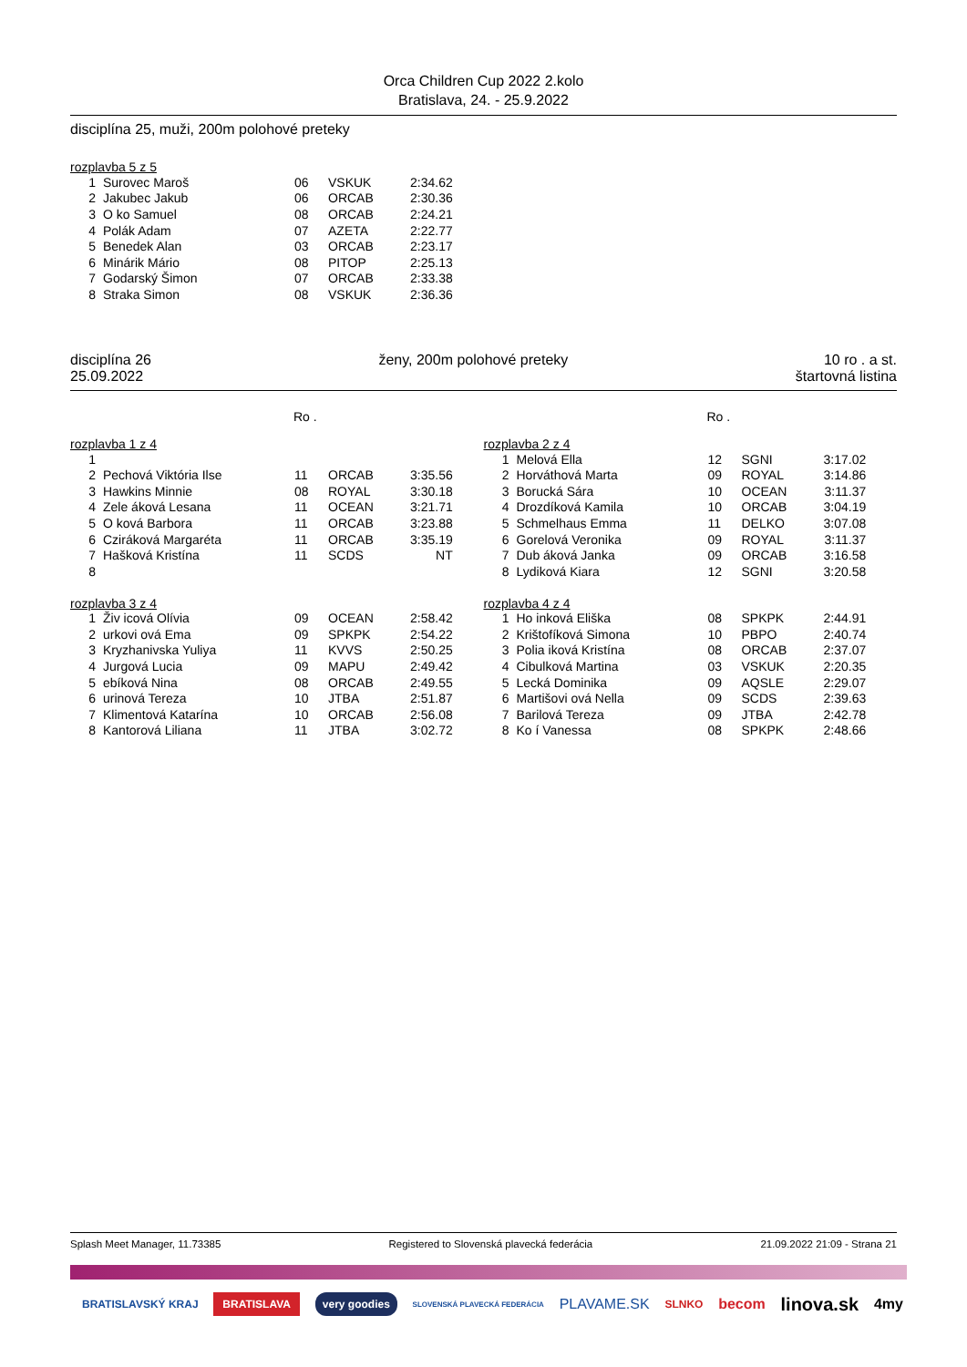Orca Children Cup 2022 2.kolo
Bratislava, 24. - 25.9.2022
disciplína 25, muži, 200m polohové preteky
rozplavba 5 z 5
| 1 | Surovec Maroš | 06 | VSKUK | 2:34.62 |
| 2 | Jakubec Jakub | 06 | ORCAB | 2:30.36 |
| 3 | O ko Samuel | 08 | ORCAB | 2:24.21 |
| 4 | Polák Adam | 07 | AZETA | 2:22.77 |
| 5 | Benedek Alan | 03 | ORCAB | 2:23.17 |
| 6 | Minárik Mário | 08 | PITOP | 2:25.13 |
| 7 | Godarský Šimon | 07 | ORCAB | 2:33.38 |
| 8 | Straka Simon | 08 | VSKUK | 2:36.36 |
disciplína 26
25.09.2022
ženy, 200m polohové preteky 10 ro . a st.
štartovná listina
Ro . Ro .
rozplavba 1 z 4
| 1 | | | | |
| 2 | Pechová Viktória Ilse | 11 | ORCAB | 3:35.56 |
| 3 | Hawkins Minnie | 08 | ROYAL | 3:30.18 |
| 4 | Zele áková Lesana | 11 | OCEAN | 3:21.71 |
| 5 | O ková Barbora | 11 | ORCAB | 3:23.88 |
| 6 | Cziráková Margaréta | 11 | ORCAB | 3:35.19 |
| 7 | Hašková Kristína | 11 | SCDS | NT |
| 8 | | | | |
rozplavba 2 z 4
| 1 | Melová Ella | 12 | SGNI | 3:17.02 |
| 2 | Horváthová Marta | 09 | ROYAL | 3:14.86 |
| 3 | Borucká Sára | 10 | OCEAN | 3:11.37 |
| 4 | Drozdíková Kamila | 10 | ORCAB | 3:04.19 |
| 5 | Schmelhaus Emma | 11 | DELKO | 3:07.08 |
| 6 | Gorelová Veronika | 09 | ROYAL | 3:11.37 |
| 7 | Dub áková Janka | 09 | ORCAB | 3:16.58 |
| 8 | Lydiková Kiara | 12 | SGNI | 3:20.58 |
rozplavba 3 z 4
| 1 | Živ icová Olívia | 09 | OCEAN | 2:58.42 |
| 2 | urkovi ová Ema | 09 | SPKPK | 2:54.22 |
| 3 | Kryzhanivska Yuliya | 11 | KVVS | 2:50.25 |
| 4 | Jurgová Lucia | 09 | MAPU | 2:49.42 |
| 5 | ebíková Nina | 08 | ORCAB | 2:49.55 |
| 6 | urinová Tereza | 10 | JTBA | 2:51.87 |
| 7 | Klimentová Katarína | 10 | ORCAB | 2:56.08 |
| 8 | Kantorová Liliana | 11 | JTBA | 3:02.72 |
rozplavba 4 z 4
| 1 | Ho inková Eliška | 08 | SPKPK | 2:44.91 |
| 2 | Krištofíková Simona | 10 | PBPO | 2:40.74 |
| 3 | Polia iková Kristína | 08 | ORCAB | 2:37.07 |
| 4 | Cibulková Martina | 03 | VSKUK | 2:20.35 |
| 5 | Lecká Dominika | 09 | AQSLE | 2:29.07 |
| 6 | Martišovi ová Nella | 09 | SCDS | 2:39.63 |
| 7 | Barilová Tereza | 09 | JTBA | 2:42.78 |
| 8 | Ko í Vanessa | 08 | SPKPK | 2:48.66 |
Splash Meet Manager, 11.73385 Registered to Slovenská plavecká federácia 21.09.2022 21:09 - Strana 21
BRATISLAVSKÝ KRAJ BRATISLAVA very goodies SLOVENSKÁ PLAVECKÁ FEDERÁCIA PLAVAME.SK SLNKO becom linova.sk 4my